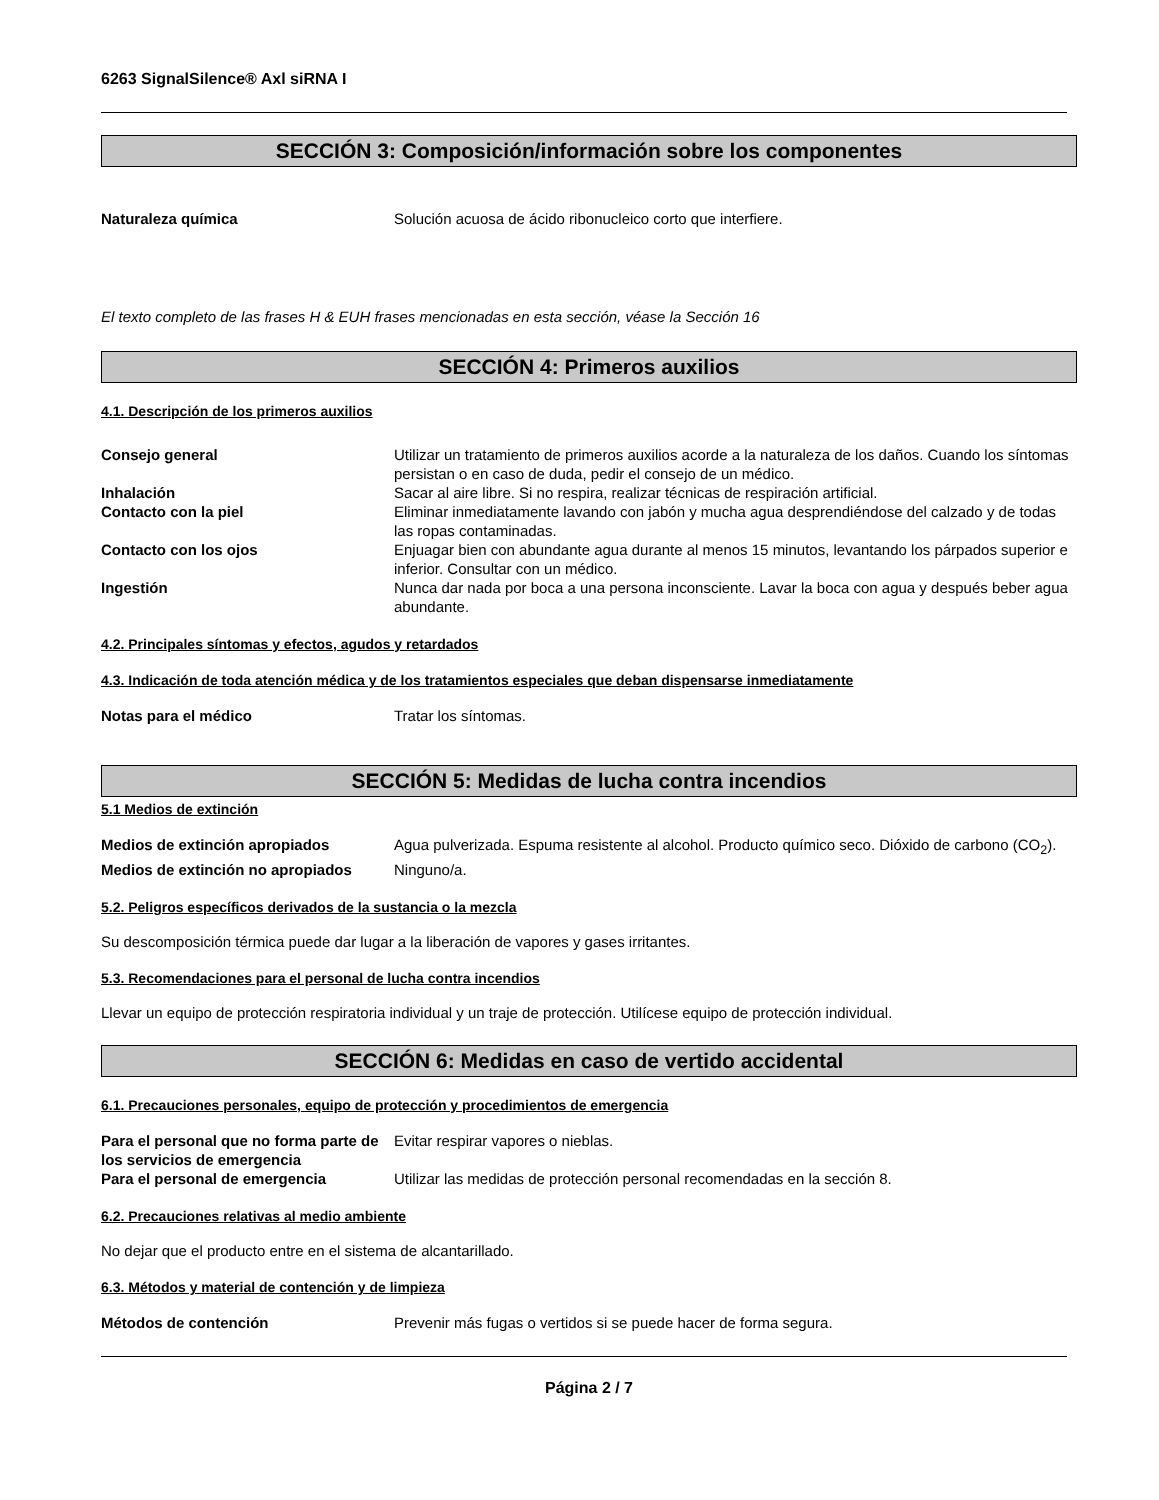6263 SignalSilence® Axl siRNA I
SECCIÓN 3: Composición/información sobre los componentes
Naturaleza química Solución acuosa de ácido ribonucleico corto que interfiere.
El texto completo de las frases H & EUH frases mencionadas en esta sección, véase la Sección 16
SECCIÓN 4: Primeros auxilios
4.1. Descripción de los primeros auxilios
Consejo general Utilizar un tratamiento de primeros auxilios acorde a la naturaleza de los daños. Cuando los síntomas persistan o en caso de duda, pedir el consejo de un médico.
Inhalación Sacar al aire libre. Si no respira, realizar técnicas de respiración artificial.
Contacto con la piel Eliminar inmediatamente lavando con jabón y mucha agua desprendiéndose del calzado y de todas las ropas contaminadas.
Contacto con los ojos Enjuagar bien con abundante agua durante al menos 15 minutos, levantando los párpados superior e inferior. Consultar con un médico.
Ingestión Nunca dar nada por boca a una persona inconsciente. Lavar la boca con agua y después beber agua abundante.
4.2. Principales síntomas y efectos, agudos y retardados
4.3. Indicación de toda atención médica y de los tratamientos especiales que deban dispensarse inmediatamente
Notas para el médico Tratar los síntomas.
SECCIÓN 5: Medidas de lucha contra incendios
5.1 Medios de extinción
Medios de extinción apropiados Agua pulverizada. Espuma resistente al alcohol. Producto químico seco. Dióxido de carbono (CO<sub>2</sub>).
Medios de extinción no apropiados
Ninguno/a.
5.2. Peligros específicos derivados de la sustancia o la mezcla
Su descomposición térmica puede dar lugar a la liberación de vapores y gases irritantes.
5.3. Recomendaciones para el personal de lucha contra incendios
Llevar un equipo de protección respiratoria individual y un traje de protección. Utilícese equipo de protección individual.
SECCIÓN 6: Medidas en caso de vertido accidental
6.1. Precauciones personales, equipo de protección y procedimientos de emergencia
Para el personal que no forma parte de los servicios de emergencia
Evitar respirar vapores o nieblas.
Para el personal de emergencia Utilizar las medidas de protección personal recomendadas en la sección 8.
6.2. Precauciones relativas al medio ambiente
No dejar que el producto entre en el sistema de alcantarillado.
6.3. Métodos y material de contención y de limpieza
Métodos de contención Prevenir más fugas o vertidos si se puede hacer de forma segura.
Página 2 / 7